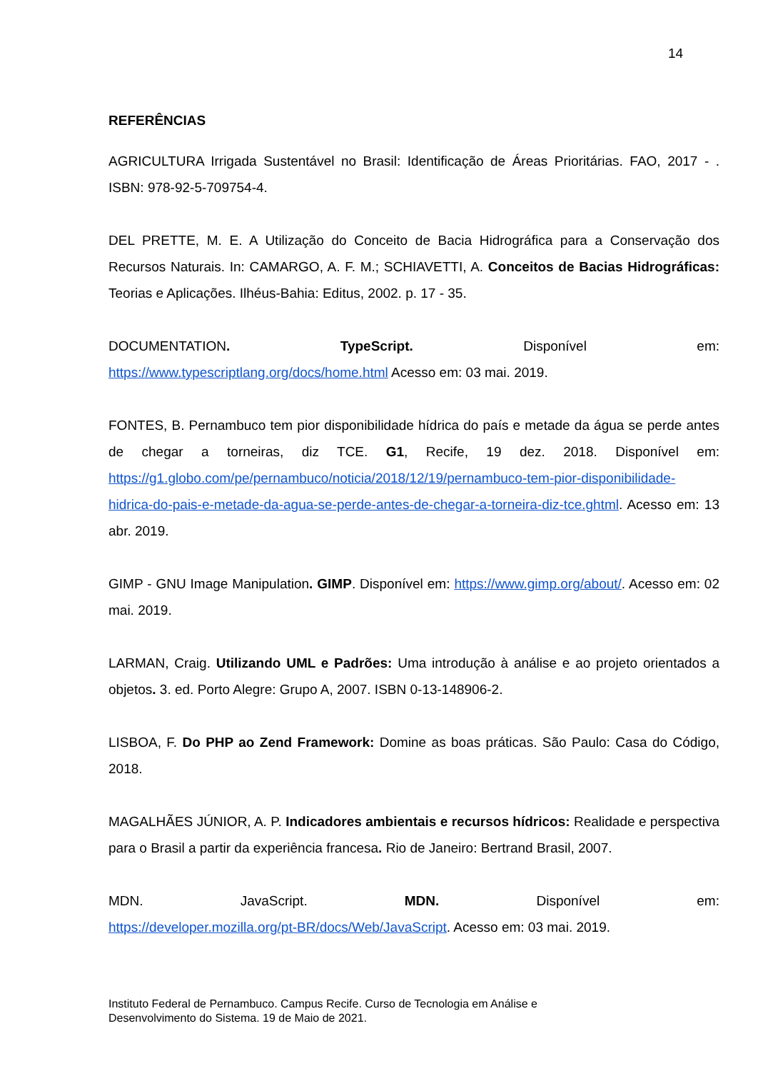14
REFERÊNCIAS
AGRICULTURA Irrigada Sustentável no Brasil: Identificação de Áreas Prioritárias. FAO, 2017 - . ISBN: 978-92-5-709754-4.
DEL PRETTE, M. E. A Utilização do Conceito de Bacia Hidrográfica para a Conservação dos Recursos Naturais. In: CAMARGO, A. F. M.; SCHIAVETTI, A. Conceitos de Bacias Hidrográficas: Teorias e Aplicações. Ilhéus-Bahia: Editus, 2002. p. 17 - 35.
DOCUMENTATION. TypeScript. Disponível em:
https://www.typescriptlang.org/docs/home.html Acesso em: 03 mai. 2019.
FONTES, B. Pernambuco tem pior disponibilidade hídrica do país e metade da água se perde antes de chegar a torneiras, diz TCE. G1, Recife, 19 dez. 2018. Disponível em: https://g1.globo.com/pe/pernambuco/noticia/2018/12/19/pernambuco-tem-pior-disponibilidade-hidrica-do-pais-e-metade-da-agua-se-perde-antes-de-chegar-a-torneira-diz-tce.ghtml. Acesso em: 13 abr. 2019.
GIMP - GNU Image Manipulation. GIMP. Disponível em: https://www.gimp.org/about/. Acesso em: 02 mai. 2019.
LARMAN, Craig. Utilizando UML e Padrões: Uma introdução à análise e ao projeto orientados a objetos. 3. ed. Porto Alegre: Grupo A, 2007. ISBN 0-13-148906-2.
LISBOA, F. Do PHP ao Zend Framework: Domine as boas práticas. São Paulo: Casa do Código, 2018.
MAGALHÃES JÚNIOR, A. P. Indicadores ambientais e recursos hídricos: Realidade e perspectiva para o Brasil a partir da experiência francesa. Rio de Janeiro: Bertrand Brasil, 2007.
MDN. JavaScript. MDN. Disponível em:
https://developer.mozilla.org/pt-BR/docs/Web/JavaScript. Acesso em: 03 mai. 2019.
Instituto Federal de Pernambuco. Campus Recife. Curso de Tecnologia em Análise e
Desenvolvimento do Sistema. 19 de Maio de 2021.